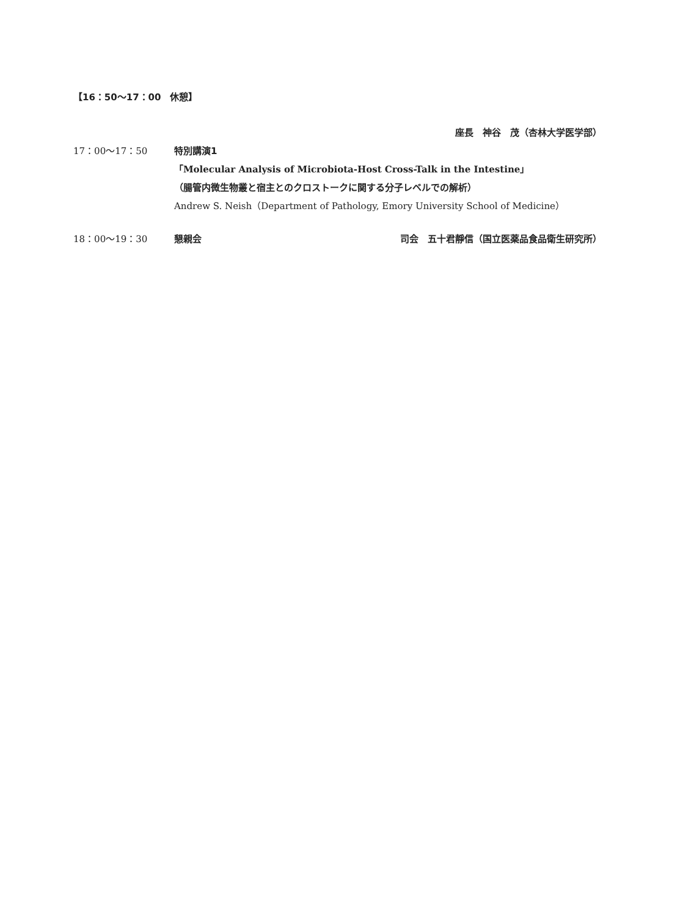【16：50～17：00　休憩】
座長　神谷　茂（杏林大学医学部）
17：00～17：50 特別講演1
「Molecular Analysis of Microbiota-Host Cross-Talk in the Intestine」
（腸管内微生物叢と宿主とのクロストークに関する分子レベルでの解析）
Andrew S. Neish（Department of Pathology, Emory University School of Medicine）
18：00～19：30 懇親会 司会　五十君靜信（国立医薬品食品衛生研究所）